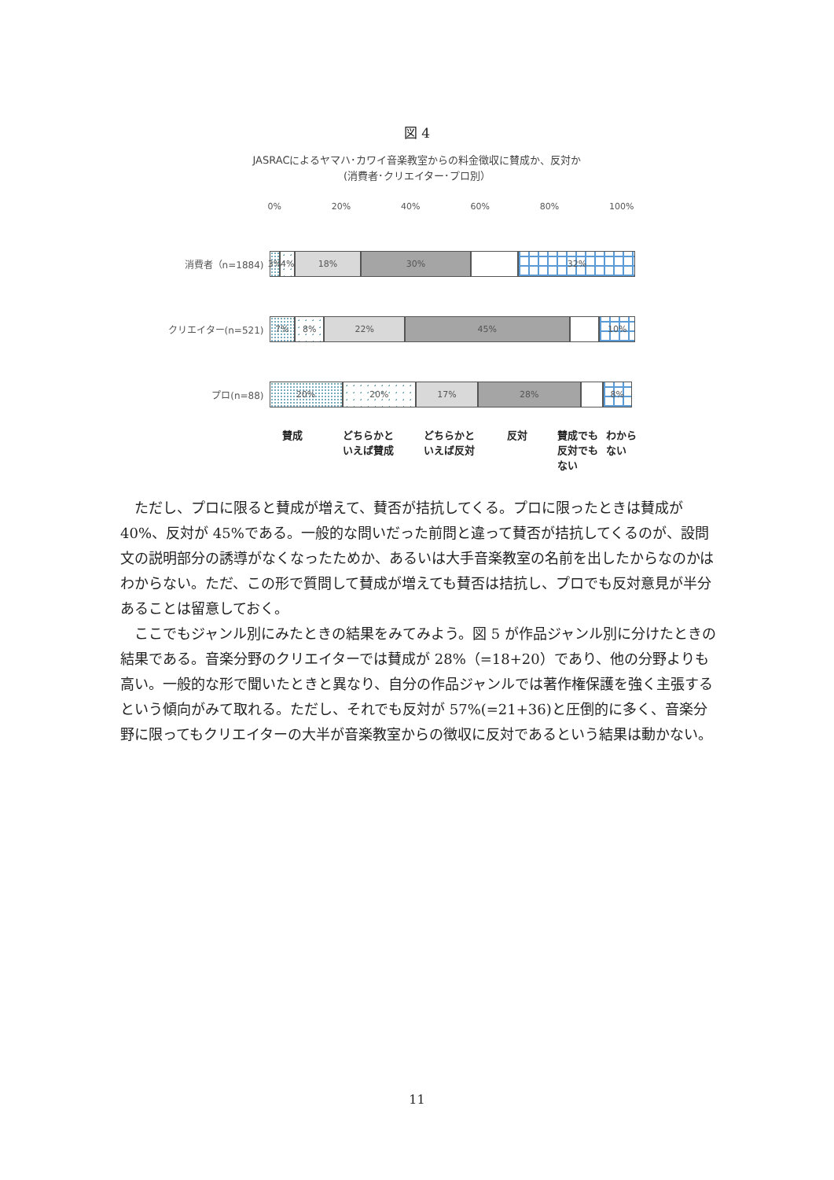図 4
JASRACによるヤマハ･カワイ音楽教室からの料金徴収に賛成か、反対か
(消費者･クリエイター･プロ別）
0% 20% 40% 60% 80% 100%
消費者（n=1884)
3% 4% 18% 30% 32%
クリエイター(n=521)
7% 8% 22% 45% 10%
プロ(n=88)
20% 20% 17% 28% 8%
賛成 どちらかと
いえば賛成 どちらかと
いえば反対 反対 賛成でも
反対でも
ない わから
ない
ただし、プロに限ると賛成が増えて、賛否が拮抗してくる。プロに限ったときは賛成が 40%、反対が 45%である。一般的な問いだった前問と違って賛否が拮抗してくるのが、設問文の説明部分の誘導がなくなったためか、あるいは大手音楽教室の名前を出したからなのかはわからない。ただ、この形で質問して賛成が増えても賛否は拮抗し、プロでも反対意見が半分あることは留意しておく。
ここでもジャンル別にみたときの結果をみてみよう。図 5 が作品ジャンル別に分けたときの結果である。音楽分野のクリエイターでは賛成が 28%（=18+20）であり、他の分野よりも高い。一般的な形で聞いたときと異なり、自分の作品ジャンルでは著作権保護を強く主張するという傾向がみて取れる。ただし、それでも反対が 57%(=21+36)と圧倒的に多く、音楽分野に限ってもクリエイターの大半が音楽教室からの徴収に反対であるという結果は動かない。
11